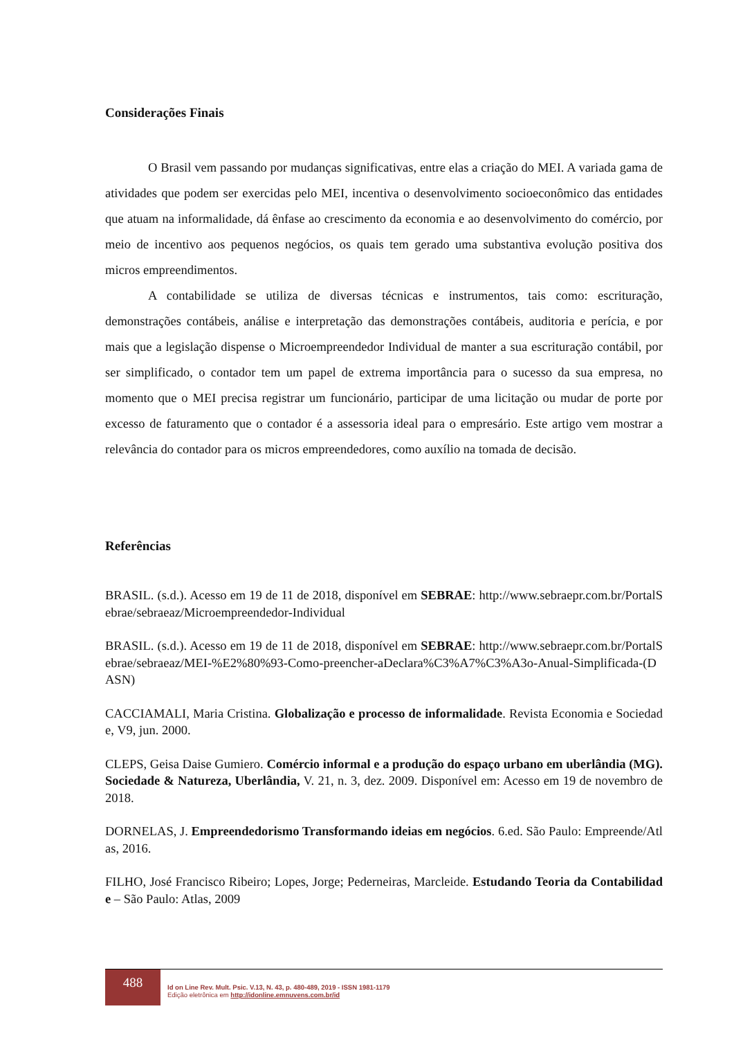Considerações Finais
O Brasil vem passando por mudanças significativas, entre elas a criação do MEI. A variada gama de atividades que podem ser exercidas pelo MEI, incentiva o desenvolvimento socioeconômico das entidades que atuam na informalidade, dá ênfase ao crescimento da economia e ao desenvolvimento do comércio, por meio de incentivo aos pequenos negócios, os quais tem gerado uma substantiva evolução positiva dos micros empreendimentos.
A contabilidade se utiliza de diversas técnicas e instrumentos, tais como: escrituração, demonstrações contábeis, análise e interpretação das demonstrações contábeis, auditoria e perícia, e por mais que a legislação dispense o Microempreendedor Individual de manter a sua escrituração contábil, por ser simplificado, o contador tem um papel de extrema importância para o sucesso da sua empresa, no momento que o MEI precisa registrar um funcionário, participar de uma licitação ou mudar de porte por excesso de faturamento que o contador é a assessoria ideal para o empresário. Este artigo vem mostrar a relevância do contador para os micros empreendedores, como auxílio na tomada de decisão.
Referências
BRASIL. (s.d.). Acesso em 19 de 11 de 2018, disponível em SEBRAE: http://www.sebraepr.com.br/PortalSebrae/sebraeaz/Microempreendedor-Individual
BRASIL. (s.d.). Acesso em 19 de 11 de 2018, disponível em SEBRAE: http://www.sebraepr.com.br/PortalSebrae/sebraeaz/MEI-%E2%80%93-Como-preencher-aDeclara%C3%A7%C3%A3o-Anual-Simplificada-(DASN)
CACCIAMALI, Maria Cristina. Globalização e processo de informalidade. Revista Economia e Sociedade, V9, jun. 2000.
CLEPS, Geisa Daise Gumiero. Comércio informal e a produção do espaço urbano em uberlândia (MG). Sociedade & Natureza, Uberlândia, V. 21, n. 3, dez. 2009. Disponível em: Acesso em 19 de novembro de 2018.
DORNELAS, J. Empreendedorismo Transformando ideias em negócios. 6.ed. São Paulo: Empreende/Atlas, 2016.
FILHO, José Francisco Ribeiro; Lopes, Jorge; Pederneiras, Marcleide. Estudando Teoria da Contabilidade – São Paulo: Atlas, 2009
488
Id on Line Rev. Mult. Psic. V.13, N. 43, p. 480-489, 2019 - ISSN 1981-1179
Edição eletrônica em http://idonline.emnuvens.com.br/id